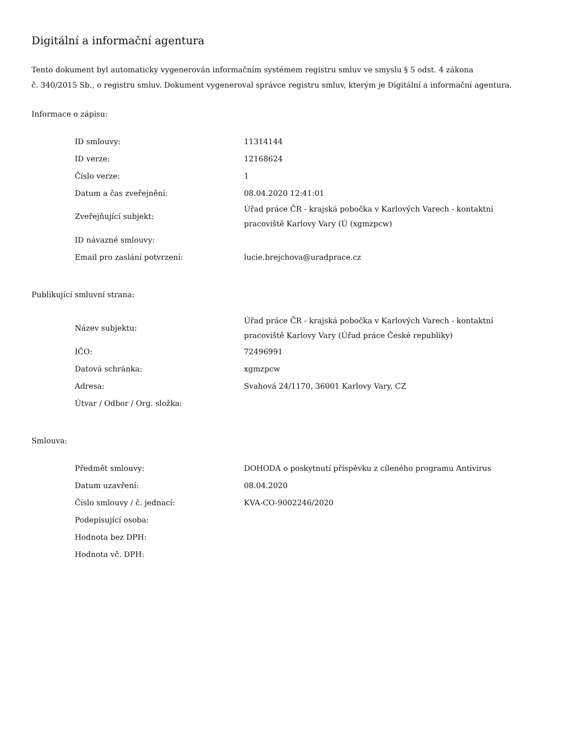Digitální a informační agentura
Tento dokument byl automaticky vygenerován informačním systémem registru smluv ve smyslu § 5 odst. 4 zákona
č. 340/2015 Sb., o registru smluv. Dokument vygeneroval správce registru smluv, kterým je Digitální a informační agentura.
Informace o zápisu:
| ID smlouvy: | 11314144 |
| ID verze: | 12168624 |
| Číslo verze: | 1 |
| Datum a čas zveřejnění: | 08.04.2020 12:41:01 |
| Zveřejňující subjekt: | Úřad práce ČR - krajská pobočka v Karlových Varech - kontaktní pracoviště Karlovy Vary (Ú (xgmzpcw) |
| ID návazné smlouvy: | |
| Email pro zaslání potvrzení: | lucie.brejchova@uradprace.cz |
Publikující smluvní strana:
| Název subjektu: | Úřad práce ČR - krajská pobočka v Karlových Varech - kontaktní pracoviště Karlovy Vary (Úřad práce České republiky) |
| IČO: | 72496991 |
| Datová schránka: | xgmzpcw |
| Adresa: | Svahová 24/1170, 36001 Karlovy Vary, CZ |
| Útvar / Odbor / Org. složka: | |
Smlouva:
| Předmět smlouvy: | DOHODA o poskytnutí příspěvku z cíleného programu Antivirus |
| Datum uzavření: | 08.04.2020 |
| Číslo smlouvy / č. jednací: | KVA-CO-9002246/2020 |
| Podepisující osoba: | |
| Hodnota bez DPH: | |
| Hodnota vč. DPH: | |